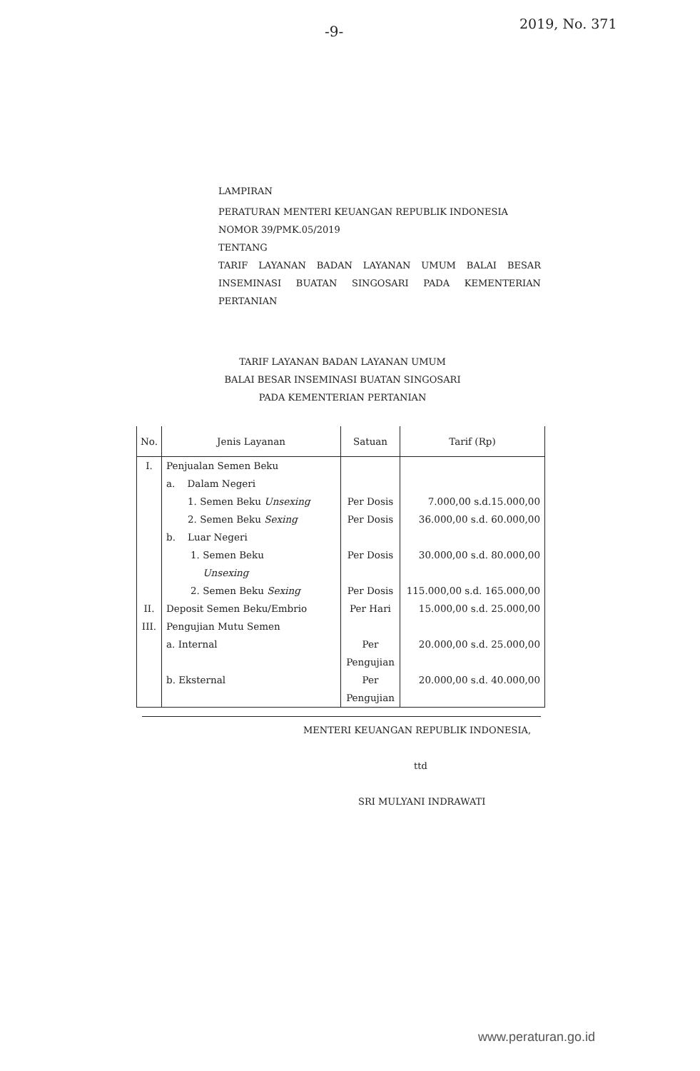-9- 2019, No. 371
LAMPIRAN
PERATURAN MENTERI KEUANGAN REPUBLIK INDONESIA
NOMOR 39/PMK.05/2019
TENTANG
TARIF LAYANAN BADAN LAYANAN UMUM BALAI BESAR INSEMINASI BUATAN SINGOSARI PADA KEMENTERIAN PERTANIAN
TARIF LAYANAN BADAN LAYANAN UMUM
BALAI BESAR INSEMINASI BUATAN SINGOSARI
PADA KEMENTERIAN PERTANIAN
| No. | Jenis Layanan | Satuan | Tarif (Rp) |
| --- | --- | --- | --- |
| I. | Penjualan Semen Beku | | |
| | a. Dalam Negeri | | |
| | 1. Semen Beku Unsexing | Per Dosis | 7.000,00 s.d.15.000,00 |
| | 2. Semen Beku Sexing | Per Dosis | 36.000,00 s.d. 60.000,00 |
| | b. Luar Negeri | | |
| | 1. Semen Beku Unsexing | Per Dosis | 30.000,00 s.d. 80.000,00 |
| | 2. Semen Beku Sexing | Per Dosis | 115.000,00 s.d. 165.000,00 |
| II. | Deposit Semen Beku/Embrio | Per Hari | 15.000,00 s.d. 25.000,00 |
| III. | Pengujian Mutu Semen | | |
| | a. Internal | Per Pengujian | 20.000,00 s.d. 25.000,00 |
| | b. Eksternal | Per Pengujian | 20.000,00 s.d. 40.000,00 |
MENTERI KEUANGAN REPUBLIK INDONESIA,
ttd
SRI MULYANI INDRAWATI
www.peraturan.go.id